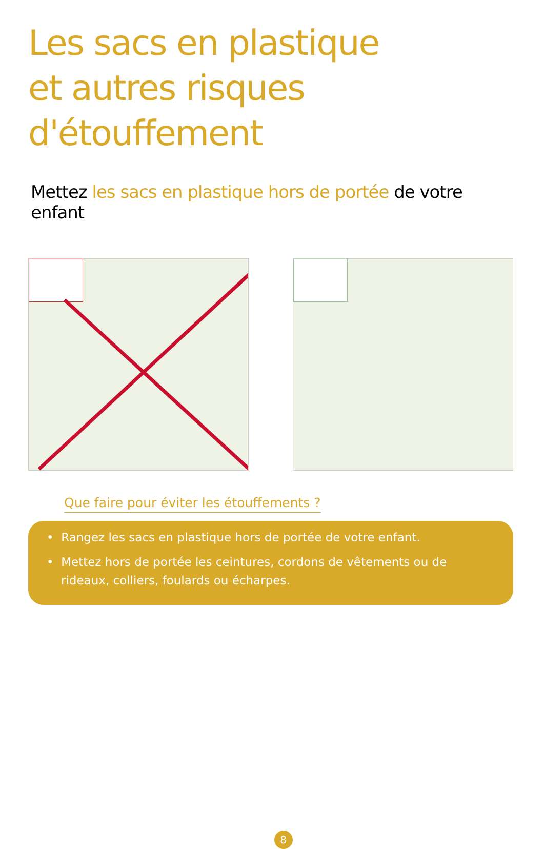Les sacs en plastique
et autres risques d'étouffement
Mettez les sacs en plastique hors de portée de votre enfant
Que faire pour éviter les étouffements ?
• Rangez les sacs en plastique hors de portée de votre enfant.
• Mettez hors de portée les ceintures, cordons de vêtements ou de rideaux, colliers, foulards ou écharpes.
8